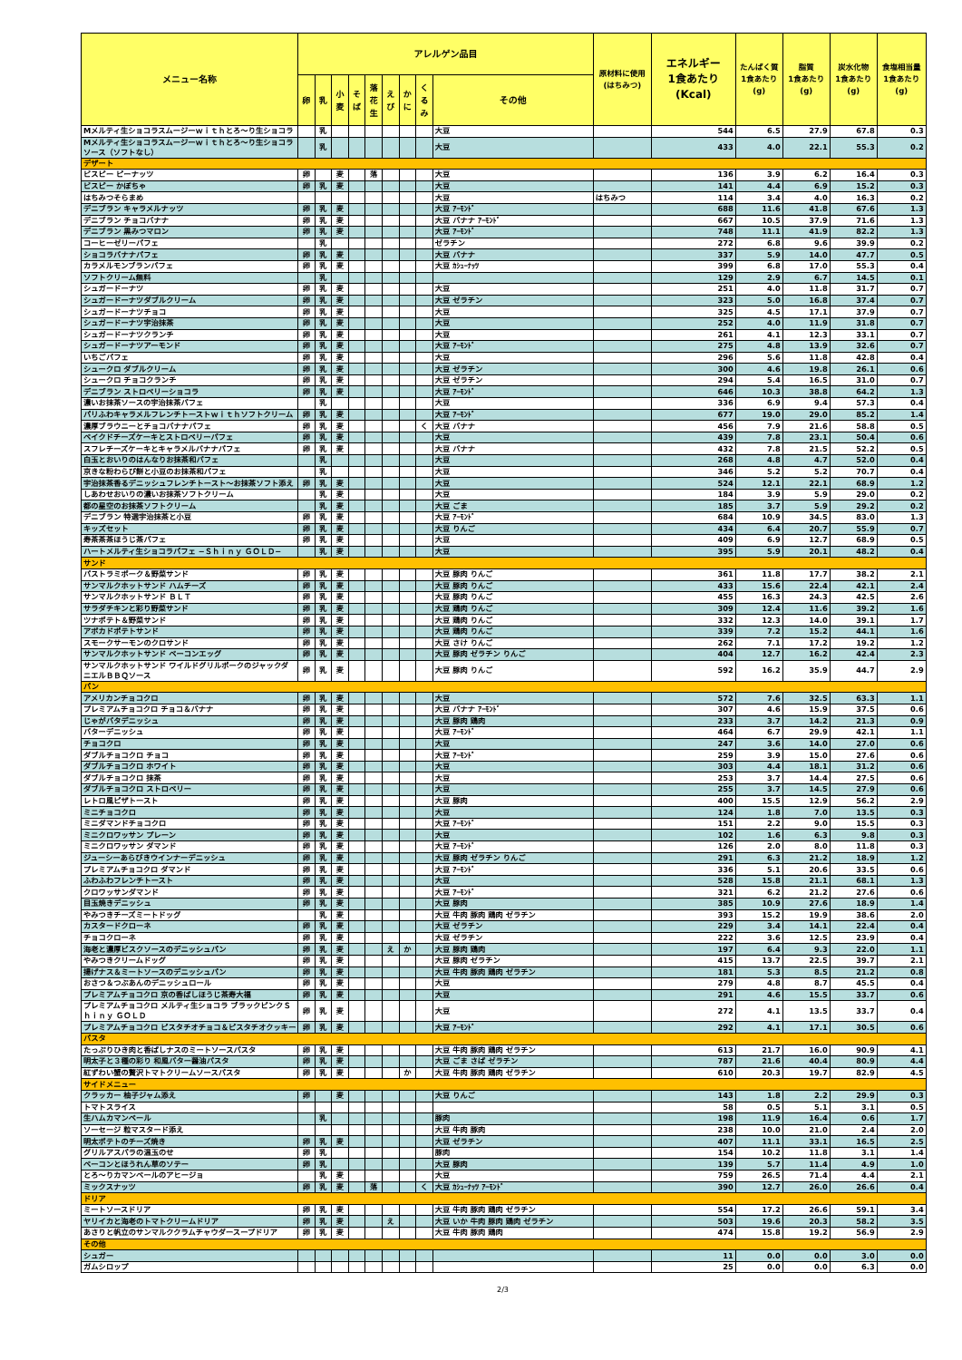| メニュー名称 | アレルゲン品目 | | | | | | | | | 原材料に使用 (はちみつ) | エネルギー 1食あたり (Kcal) | たんぱく質 1食あたり (g) | 脂質 1食あたり (g) | 炭水化物 1食あたり (g) | 食塩相当量 1食あたり (g) |
| --- | --- | --- | --- | --- | --- | --- | --- | --- | --- | --- | --- | --- | --- | --- | --- |
| | 卵 | 乳 | 小 麦 | そ ば | 落 花 生 | え び | か に | く る み | その他 | | | | | | |
| Mメルティ生ショコラスムージーｗｉｔｈとろ〜り生ショコラ | | 乳 | | | | | | | 大豆 | | 544 | 6.5 | 27.9 | 67.8 | 0.3 |
| Mメルティ生ショコラスムージーｗｉｔｈとろ〜り生ショコラソース（ソフトなし） | | 乳 | | | | | | | 大豆 | | 433 | 4.0 | 22.1 | 55.3 | 0.2 |
| デザート | | | | | | | | | | | | | | | |
| ビスピー ピーナッツ | 卵 | | 麦 | | 落 | | | | 大豆 | | 136 | 3.9 | 6.2 | 16.4 | 0.3 |
| ビスピー かぼちゃ | 卵 | 乳 | 麦 | | | | | | 大豆 | | 141 | 4.4 | 6.9 | 15.2 | 0.3 |
| はちみつそらまめ | | | | | | | | | 大豆 | はちみつ | 114 | 3.4 | 4.0 | 16.3 | 0.2 |
| デニブラン キャラメルナッツ | 卵 | 乳 | 麦 | | | | | | 大豆 ｱｰﾓﾝﾄﾞ | | 688 | 11.6 | 41.8 | 67.6 | 1.3 |
| デニブラン チョコバナナ | 卵 | 乳 | 麦 | | | | | | 大豆 バナナ ｱｰﾓﾝﾄﾞ | | 667 | 10.5 | 37.9 | 71.6 | 1.3 |
| デニブラン 黒みつマロン | 卵 | 乳 | 麦 | | | | | | 大豆 ｱｰﾓﾝﾄﾞ | | 748 | 11.1 | 41.9 | 82.2 | 1.3 |
| コーヒーゼリーパフェ | | 乳 | | | | | | | ゼラチン | | 272 | 6.8 | 9.6 | 39.9 | 0.2 |
| ショコラバナナパフェ | 卵 | 乳 | 麦 | | | | | | 大豆 バナナ | | 337 | 5.9 | 14.0 | 47.7 | 0.5 |
| カラメルモンブランパフェ | 卵 | 乳 | 麦 | | | | | | 大豆 ｶｼｭｰﾅｯﾂ | | 399 | 6.8 | 17.0 | 55.3 | 0.4 |
| ソフトクリーム無料 | | 乳 | | | | | | | | | 129 | 2.9 | 6.7 | 14.5 | 0.1 |
| シュガードーナツ | 卵 | 乳 | 麦 | | | | | | 大豆 | | 251 | 4.0 | 11.8 | 31.7 | 0.7 |
| シュガードーナツダブルクリーム | 卵 | 乳 | 麦 | | | | | | 大豆 ゼラチン | | 323 | 5.0 | 16.8 | 37.4 | 0.7 |
| シュガードーナツチョコ | 卵 | 乳 | 麦 | | | | | | 大豆 | | 325 | 4.5 | 17.1 | 37.9 | 0.7 |
| シュガードーナツ宇治抹茶 | 卵 | 乳 | 麦 | | | | | | 大豆 | | 252 | 4.0 | 11.9 | 31.8 | 0.7 |
| シュガードーナツクランチ | 卵 | 乳 | 麦 | | | | | | 大豆 | | 261 | 4.1 | 12.3 | 33.1 | 0.7 |
| シュガードーナツアーモンド | 卵 | 乳 | 麦 | | | | | | 大豆 ｱｰﾓﾝﾄﾞ | | 275 | 4.8 | 13.9 | 32.6 | 0.7 |
| いちごパフェ | 卵 | 乳 | 麦 | | | | | | 大豆 | | 296 | 5.6 | 11.8 | 42.8 | 0.4 |
| シュークロ ダブルクリーム | 卵 | 乳 | 麦 | | | | | | 大豆 ゼラチン | | 300 | 4.6 | 19.8 | 26.1 | 0.6 |
| シュークロ チョコクランチ | 卵 | 乳 | 麦 | | | | | | 大豆 ゼラチン | | 294 | 5.4 | 16.5 | 31.0 | 0.7 |
| デニブラン ストロベリーショコラ | 卵 | 乳 | 麦 | | | | | | 大豆 ｱｰﾓﾝﾄﾞ | | 646 | 10.3 | 38.8 | 64.2 | 1.3 |
| 濃いお抹茶ソースの宇治抹茶パフェ | | 乳 | | | | | | | 大豆 | | 336 | 6.9 | 9.4 | 57.3 | 0.4 |
| パリふわキャラメルフレンチトーストｗｉｔｈソフトクリーム | 卵 | 乳 | 麦 | | | | | | 大豆 ｱｰﾓﾝﾄﾞ | | 677 | 19.0 | 29.0 | 85.2 | 1.4 |
| 濃厚ブラウニーとチョコバナナパフェ | 卵 | 乳 | 麦 | | | | | く | 大豆 バナナ | | 456 | 7.9 | 21.6 | 58.8 | 0.5 |
| ベイクドチーズケーキとストロベリーパフェ | 卵 | 乳 | 麦 | | | | | | 大豆 | | 439 | 7.8 | 23.1 | 50.4 | 0.6 |
| スフレチーズケーキとキャラメルバナナパフェ | 卵 | 乳 | 麦 | | | | | | 大豆 バナナ | | 432 | 7.8 | 21.5 | 52.2 | 0.5 |
| 白玉とおいりのはんなりお抹茶和パフェ | | 乳 | | | | | | | 大豆 | | 268 | 4.8 | 4.7 | 52.0 | 0.4 |
| 京きな粉わらび餅と小豆のお抹茶和パフェ | | 乳 | | | | | | | 大豆 | | 346 | 5.2 | 5.2 | 70.7 | 0.4 |
| 宇治抹茶香るデニッシュフレンチトースト〜お抹茶ソフト添え | 卵 | 乳 | 麦 | | | | | | 大豆 | | 524 | 12.1 | 22.1 | 68.9 | 1.2 |
| しあわせおいりの濃いお抹茶ソフトクリーム | | 乳 | 麦 | | | | | | 大豆 | | 184 | 3.9 | 5.9 | 29.0 | 0.2 |
| 都の星空のお抹茶ソフトクリーム | | 乳 | 麦 | | | | | | 大豆 ごま | | 185 | 3.7 | 5.9 | 29.2 | 0.2 |
| デニブラン 特選宇治抹茶と小豆 | 卵 | 乳 | 麦 | | | | | | 大豆 ｱｰﾓﾝﾄﾞ | | 684 | 10.9 | 34.5 | 83.0 | 1.3 |
| キッズセット | 卵 | 乳 | 麦 | | | | | | 大豆 りんご | | 434 | 6.4 | 20.7 | 55.9 | 0.7 |
| 寿茶茶茶ほうじ茶パフェ | 卵 | 乳 | 麦 | | | | | | 大豆 | | 409 | 6.9 | 12.7 | 68.9 | 0.5 |
| ハートメルティ生ショコラパフェ −Ｓｈｉｎｙ ＧＯＬＤ− | | 乳 | 麦 | | | | | | 大豆 | | 395 | 5.9 | 20.1 | 48.2 | 0.4 |
| サンド | | | | | | | | | | | | | | | |
| パストラミポーク＆野菜サンド | 卵 | 乳 | 麦 | | | | | | 大豆 豚肉 りんご | | 361 | 11.8 | 17.7 | 38.2 | 2.1 |
| サンマルクホットサンド ハムチーズ | 卵 | 乳 | 麦 | | | | | | 大豆 豚肉 りんご | | 433 | 15.6 | 22.4 | 42.1 | 2.4 |
| サンマルクホットサンド ＢＬＴ | 卵 | 乳 | 麦 | | | | | | 大豆 豚肉 りんご | | 455 | 16.3 | 24.3 | 42.5 | 2.6 |
| サラダチキンと彩り野菜サンド | 卵 | 乳 | 麦 | | | | | | 大豆 鶏肉 りんご | | 309 | 12.4 | 11.6 | 39.2 | 1.6 |
| ツナポテト＆野菜サンド | 卵 | 乳 | 麦 | | | | | | 大豆 鶏肉 りんご | | 332 | 12.3 | 14.0 | 39.1 | 1.7 |
| アボカドポテトサンド | 卵 | 乳 | 麦 | | | | | | 大豆 鶏肉 りんご | | 339 | 7.2 | 15.2 | 44.1 | 1.6 |
| スモークサーモンのクロサンド | 卵 | 乳 | 麦 | | | | | | 大豆 さけ りんご | | 262 | 7.1 | 17.2 | 19.2 | 1.2 |
| サンマルクホットサンド ベーコンエッグ | 卵 | 乳 | 麦 | | | | | | 大豆 豚肉 ゼラチン りんご | | 404 | 12.7 | 16.2 | 42.4 | 2.3 |
| サンマルクホットサンド ワイルドグリルポークのジャックダニエルＢＢＱソース | 卵 | 乳 | 麦 | | | | | | 大豆 豚肉 りんご | | 592 | 16.2 | 35.9 | 44.7 | 2.9 |
| パン | | | | | | | | | | | | | | | |
| アメリカンチョコクロ | 卵 | 乳 | 麦 | | | | | | 大豆 | | 572 | 7.6 | 32.5 | 63.3 | 1.1 |
| プレミアムチョコクロ チョコ＆バナナ | 卵 | 乳 | 麦 | | | | | | 大豆 バナナ ｱｰﾓﾝﾄﾞ | | 307 | 4.6 | 15.9 | 37.5 | 0.6 |
| じゃがバタデニッシュ | 卵 | 乳 | 麦 | | | | | | 大豆 豚肉 鶏肉 | | 233 | 3.7 | 14.2 | 21.3 | 0.9 |
| バターデニッシュ | 卵 | 乳 | 麦 | | | | | | 大豆 ｱｰﾓﾝﾄﾞ | | 464 | 6.7 | 29.9 | 42.1 | 1.1 |
| チョコクロ | 卵 | 乳 | 麦 | | | | | | 大豆 | | 247 | 3.6 | 14.0 | 27.0 | 0.6 |
| ダブルチョコクロ チョコ | 卵 | 乳 | 麦 | | | | | | 大豆 ｱｰﾓﾝﾄﾞ | | 259 | 3.9 | 15.0 | 27.6 | 0.6 |
| ダブルチョコクロ ホワイト | 卵 | 乳 | 麦 | | | | | | 大豆 | | 303 | 4.4 | 18.1 | 31.2 | 0.6 |
| ダブルチョコクロ 抹茶 | 卵 | 乳 | 麦 | | | | | | 大豆 | | 253 | 3.7 | 14.4 | 27.5 | 0.6 |
| ダブルチョコクロ ストロベリー | 卵 | 乳 | 麦 | | | | | | 大豆 | | 255 | 3.7 | 14.5 | 27.9 | 0.6 |
| レトロ風ピザトースト | 卵 | 乳 | 麦 | | | | | | 大豆 豚肉 | | 400 | 15.5 | 12.9 | 56.2 | 2.9 |
| ミニチョコクロ | 卵 | 乳 | 麦 | | | | | | 大豆 | | 124 | 1.8 | 7.0 | 13.5 | 0.3 |
| ミニダマンドチョコクロ | 卵 | 乳 | 麦 | | | | | | 大豆 ｱｰﾓﾝﾄﾞ | | 151 | 2.2 | 9.0 | 15.5 | 0.3 |
| ミニクロワッサン プレーン | 卵 | 乳 | 麦 | | | | | | 大豆 | | 102 | 1.6 | 6.3 | 9.8 | 0.3 |
| ミニクロワッサン ダマンド | 卵 | 乳 | 麦 | | | | | | 大豆 ｱｰﾓﾝﾄﾞ | | 126 | 2.0 | 8.0 | 11.8 | 0.3 |
| ジューシーあらびきウインナーデニッシュ | 卵 | 乳 | 麦 | | | | | | 大豆 豚肉 ゼラチン りんご | | 291 | 6.3 | 21.2 | 18.9 | 1.2 |
| プレミアムチョコクロ ダマンド | 卵 | 乳 | 麦 | | | | | | 大豆 ｱｰﾓﾝﾄﾞ | | 336 | 5.1 | 20.6 | 33.5 | 0.6 |
| ふわふわフレンチトースト | 卵 | 乳 | 麦 | | | | | | 大豆 | | 528 | 15.8 | 21.1 | 68.1 | 1.3 |
| クロワッサンダマンド | 卵 | 乳 | 麦 | | | | | | 大豆 ｱｰﾓﾝﾄﾞ | | 321 | 6.2 | 21.2 | 27.6 | 0.6 |
| 目玉焼きデニッシュ | 卵 | 乳 | 麦 | | | | | | 大豆 豚肉 | | 385 | 10.9 | 27.6 | 18.9 | 1.4 |
| やみつきチーズミートドッグ | | 乳 | 麦 | | | | | | 大豆 牛肉 豚肉 鶏肉 ゼラチン | | 393 | 15.2 | 19.9 | 38.6 | 2.0 |
| カスタードクローネ | 卵 | 乳 | 麦 | | | | | | 大豆 ゼラチン | | 229 | 3.4 | 14.1 | 22.4 | 0.4 |
| チョコクローネ | 卵 | 乳 | 麦 | | | | | | 大豆 ゼラチン | | 222 | 3.6 | 12.5 | 23.9 | 0.4 |
| 海老と濃厚ビスクソースのデニッシュパン | 卵 | 乳 | 麦 | | | え | か | | 大豆 豚肉 鶏肉 | | 197 | 6.4 | 9.3 | 22.0 | 1.1 |
| やみつきクリームドッグ | 卵 | 乳 | 麦 | | | | | | 大豆 豚肉 ゼラチン | | 415 | 13.7 | 22.5 | 39.7 | 2.1 |
| 揚げナス＆ミートソースのデニッシュパン | 卵 | 乳 | 麦 | | | | | | 大豆 牛肉 豚肉 鶏肉 ゼラチン | | 181 | 5.3 | 8.5 | 21.2 | 0.8 |
| おさつ＆つぶあんのデニッシュロール | 卵 | 乳 | 麦 | | | | | | 大豆 | | 279 | 4.8 | 8.7 | 45.5 | 0.4 |
| プレミアムチョコクロ 京の香ばしほうじ茶寿大福 | 卵 | 乳 | 麦 | | | | | | 大豆 | | 291 | 4.6 | 15.5 | 33.7 | 0.6 |
| プレミアムチョコクロ メルティ生ショコラ ブラックピンクＳｈｉｎｙ ＧＯＬＤ | 卵 | 乳 | 麦 | | | | | | 大豆 | | 272 | 4.1 | 13.5 | 33.7 | 0.4 |
| プレミアムチョコクロ ピスタチオチョコ＆ピスタチオクッキー | 卵 | 乳 | 麦 | | | | | | 大豆 ｱｰﾓﾝﾄﾞ | | 292 | 4.1 | 17.1 | 30.5 | 0.6 |
| パスタ | | | | | | | | | | | | | | | |
| たっぷりひき肉と香ばしナスのミートソースパスタ | 卵 | 乳 | 麦 | | | | | | 大豆 牛肉 豚肉 鶏肉 ゼラチン | | 613 | 21.7 | 16.0 | 90.9 | 4.1 |
| 明太子と３種の彩り 和風バター醤油パスタ | 卵 | 乳 | 麦 | | | | | | 大豆 ごま さば ゼラチン | | 787 | 21.6 | 40.4 | 80.9 | 4.4 |
| 紅ずわい蟹の贅沢トマトクリームソースパスタ | 卵 | 乳 | 麦 | | | | か | | 大豆 牛肉 豚肉 鶏肉 ゼラチン | | 610 | 20.3 | 19.7 | 82.9 | 4.5 |
| サイドメニュー | | | | | | | | | | | | | | | |
| クラッカー 柚子ジャム添え | 卵 | | 麦 | | | | | | 大豆 りんご | | 143 | 1.8 | 2.2 | 29.9 | 0.3 |
| トマトスライス | | | | | | | | | | | 58 | 0.5 | 5.1 | 3.1 | 0.5 |
| 生ハムカマンベール | | 乳 | | | | | | | 豚肉 | | 198 | 11.9 | 16.4 | 0.6 | 1.7 |
| ソーセージ 粒マスタード添え | | | | | | | | | 大豆 牛肉 豚肉 | | 238 | 10.0 | 21.0 | 2.4 | 2.0 |
| 明太ポテトのチーズ焼き | 卵 | 乳 | 麦 | | | | | | 大豆 ゼラチン | | 407 | 11.1 | 33.1 | 16.5 | 2.5 |
| グリルアスパラの温玉のせ | 卵 | 乳 | | | | | | | 豚肉 | | 154 | 10.2 | 11.8 | 3.1 | 1.4 |
| ベーコンとほうれん草のソテー | 卵 | 乳 | | | | | | | 大豆 豚肉 | | 139 | 5.7 | 11.4 | 4.9 | 1.0 |
| とろ〜りカマンベールのアヒージョ | | 乳 | 麦 | | | | | | 大豆 | | 759 | 26.5 | 71.4 | 4.4 | 2.1 |
| ミックスナッツ | 卵 | 乳 | 麦 | | 落 | | | く | 大豆 ｶｼｭｰﾅｯﾂ ｱｰﾓﾝﾄﾞ | | 390 | 12.7 | 26.0 | 26.6 | 0.4 |
| ドリア | | | | | | | | | | | | | | | |
| ミートソースドリア | 卵 | 乳 | 麦 | | | | | | 大豆 牛肉 豚肉 鶏肉 ゼラチン | | 554 | 17.2 | 26.6 | 59.1 | 3.4 |
| ヤリイカと海老のトマトクリームドリア | 卵 | 乳 | 麦 | | | え | | | 大豆 いか 牛肉 豚肉 鶏肉 ゼラチン | | 503 | 19.6 | 20.3 | 58.2 | 3.5 |
| あさりと帆立のサンマルククラムチャウダースープドリア | 卵 | 乳 | 麦 | | | | | | 大豆 牛肉 豚肉 鶏肉 | | 474 | 15.8 | 19.2 | 56.9 | 2.9 |
| その他 | | | | | | | | | | | | | | | |
| シュガー | | | | | | | | | | | 11 | 0.0 | 0.0 | 3.0 | 0.0 |
| ガムシロップ | | | | | | | | | | | 25 | 0.0 | 0.0 | 6.3 | 0.0 |
2/3